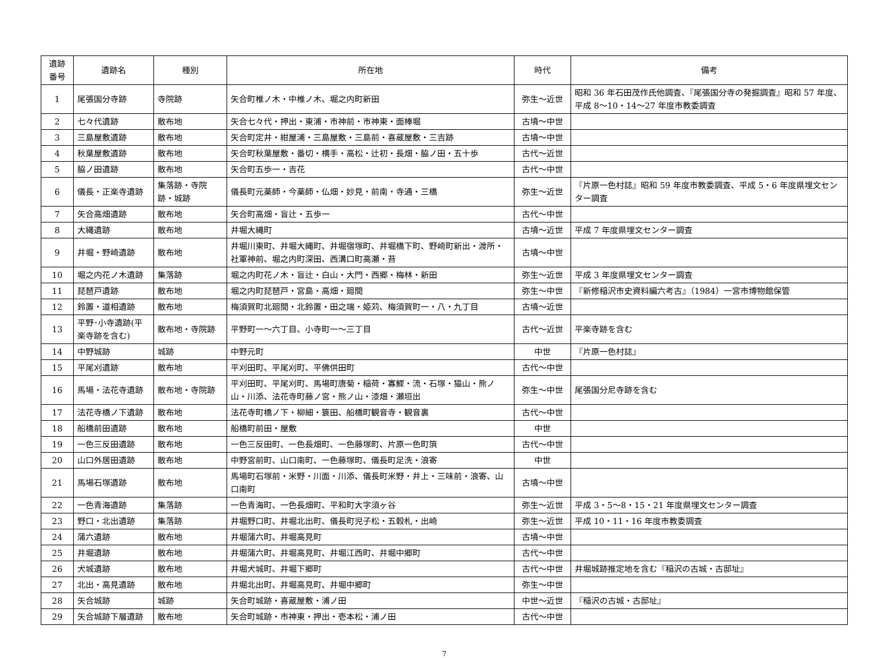| 遺跡 番号 | 遺跡名 | 種別 | 所在地 | 時代 | 備考 |
| --- | --- | --- | --- | --- | --- |
| 1 | 尾張国分寺跡 | 寺院跡 | 矢合町椎ノ木・中椎ノ木、堀之内町新田 | 弥生～近世 | 昭和 36 年石田茂作氏他調査、『尾張国分寺の発掘調査』昭和 57 年度、平成 8～10・14～27 年度市教委調査 |
| 2 | 七々代遺跡 | 散布地 | 矢合七々代・押出・東浦・市神前・市神東・面棒堀 | 古墳～中世 | |
| 3 | 三島屋敷遺跡 | 散布地 | 矢合町定井・紺屋浦・三島屋敷・三島前・喜蔵屋敷・三吉跡 | 古墳～中世 | |
| 4 | 秋葉屋敷遺跡 | 散布地 | 矢合町秋葉屋敷・番切・横手・高松・辻初・長畑・脇ノ田・五十歩 | 古代～近世 | |
| 5 | 脇ノ田遺跡 | 散布地 | 矢合町五歩一・吉花 | 古代～中世 | |
| 6 | 儀長・正楽寺遺跡 | 集落跡・寺院跡・城跡 | 儀長町元薬師・今薬師・仏畑・妙見・前南・寺通・三橋 | 弥生～近世 | 『片原一色村誌』昭和 59 年度市教委調査、平成 5・6 年度県埋文センター調査 |
| 7 | 矢合高畑遺跡 | 散布地 | 矢合町高畑・盲辻・五歩一 | 古代～中世 | |
| 8 | 大縄遺跡 | 散布地 | 井堀大縄町 | 古墳～近世 | 平成 7 年度県埋文センター調査 |
| 9 | 井堀・野崎遺跡 | 散布地 | 井堀川東町、井堀大縄町、井堀宿塚町、井堀橋下町、野崎町新出・渡所・社軍神前、堀之内町深田、西溝口町高瀬・苔 | 古墳～中世 | |
| 10 | 堀之内花ノ木遺跡 | 集落跡 | 堀之内町花ノ木・盲辻・白山・大門・西郷・梅林・新田 | 弥生～近世 | 平成 3 年度県埋文センター調査 |
| 11 | 琵琶戸遺跡 | 散布地 | 堀之内町琵琶戸・宮島・高畑・廻間 | 弥生～中世 | 『新修稲沢市史資料編六考古』（1984）一宮市博物館保管 |
| 12 | 鈴置・道相遺跡 | 散布地 | 梅須賀町北廻間・北鈴置・田之端・姫苅、梅須賀町一・八・九丁目 | 古墳～近世 | |
| 13 | 平野･小寺遺跡(平楽寺跡を含む) | 散布地・寺院跡 | 平野町一～六丁目、小寺町一～三丁目 | 古代～近世 | 平楽寺跡を含む |
| 14 | 中野城跡 | 城跡 | 中野元町 | 中世 | 『片原一色村誌』 |
| 15 | 平尾刈遺跡 | 散布地 | 平刈田町、平尾刈町、平佛供田町 | 古代～中世 | |
| 16 | 馬場・法花寺遺跡 | 散布地・寺院跡 | 平刈田町、平尾刈町、馬場町唐菊・稲荷・寡鰥・流・石塚・猫山・熊ノ山・川添、法花寺町藤ノ宮・熊ノ山・漆畑・瀬垣出 | 弥生～中世 | 尾張国分尼寺跡を含む |
| 17 | 法花寺橋ノ下遺跡 | 散布地 | 法花寺町橋ノ下・柳細・簑田、船橋町観音寺・観音裏 | 古代～中世 | |
| 18 | 船橋前田遺跡 | 散布地 | 船橋町前田・屋敷 | 中世 | |
| 19 | 一色三反田遺跡 | 散布地 | 一色三反田町、一色長畑町、一色藤塚町、片原一色町篊 | 古代～中世 | |
| 20 | 山口外居田遺跡 | 散布地 | 中野宮前町、山口南町、一色藤塚町、儀長町足洗・浪寄 | 中世 | |
| 21 | 馬場石塚遺跡 | 散布地 | 馬場町石塚前・米野・川面・川添、儀長町米野・井上・三味前・浪寄、山口南町 | 古墳～中世 | |
| 22 | 一色青海遺跡 | 集落跡 | 一色青海町、一色長畑町、平和町大字須ヶ谷 | 弥生～近世 | 平成 3・5～8・15・21 年度県埋文センター調査 |
| 23 | 野口・北出遺跡 | 集落跡 | 井堀野口町、井堀北出町、儀長町児子松・五穀札・出崎 | 弥生～近世 | 平成 10・11・16 年度市教委調査 |
| 24 | 蒲六遺跡 | 散布地 | 井堀蒲六町、井堀高見町 | 古墳～中世 | |
| 25 | 井堀遺跡 | 散布地 | 井堀蒲六町、井堀高見町、井堀江西町、井堀中郷町 | 古代～中世 | |
| 26 | 犬城遺跡 | 散布地 | 井堀犬城町、井堀下郷町 | 古代～中世 | 井堀城跡推定地を含む『稲沢の古城・古邸址』 |
| 27 | 北出・高見遺跡 | 散布地 | 井堀北出町、井堀高見町、井堀中郷町 | 弥生～中世 | |
| 28 | 矢合城跡 | 城跡 | 矢合町城跡・喜蔵屋敷・浦ノ田 | 中世～近世 | 『稲沢の古城・古邸址』 |
| 29 | 矢合城跡下層遺跡 | 散布地 | 矢合町城跡・市神東・押出・壱本松・浦ノ田 | 古代～中世 | |
7